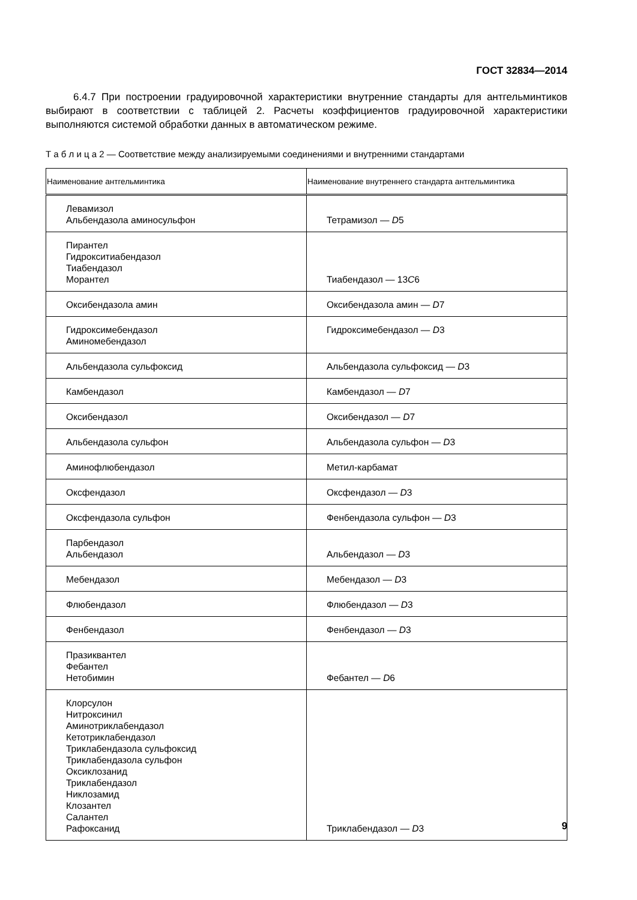ГОСТ 32834—2014
6.4.7 При построении градуировочной характеристики внутренние стандарты для антгельминтиков выбирают в соответствии с таблицей 2. Расчеты коэффициентов градуировочной характеристики выполняются системой обработки данных в автоматическом режиме.
Т а б л и ц а 2 — Соответствие между анализируемыми соединениями и внутренними стандартами
| Наименование антгельминтика | Наименование внутреннего стандарта антгельминтика |
| --- | --- |
| Левамизол Альбендазола аминосульфон | Тетрамизол — D 5 |
| Пирантел Гидрокситиабендазол Тиабендазол Морантел | Тиабендазол — 13 C 6 |
| Оксибендазола амин | Оксибендазола амин — D 7 |
| Гидроксимебендазол Аминомебендазол | Гидроксимебендазол — D 3 |
| Альбендазола сульфоксид | Альбендазола сульфоксид — D 3 |
| Камбендазол | Камбендазол — D 7 |
| Оксибендазол | Оксибендазол — D 7 |
| Альбендазола сульфон | Альбендазола сульфон — D 3 |
| Аминофлюбендазол | Метил-карбамат |
| Оксфендазол | Оксфендазол — D 3 |
| Оксфендазола сульфон | Фенбендазола сульфон — D 3 |
| Парбендазол Альбендазол | Альбендазол — D 3 |
| Мебендазол | Мебендазол — D 3 |
| Флюбендазол | Флюбендазол — D 3 |
| Фенбендазол | Фенбендазол — D 3 |
| Празиквантел Фебантел Нетобимин | Фебантел — D 6 |
| Клорсулон Нитроксинил Аминотриклабендазол Кетотриклабендазол Триклабендазола сульфоксид Триклабендазола сульфон Оксиклозанид Триклабендазол Никлозамид Клозантел Салантел Рафоксанид | Триклабендазол — D 3 |
9